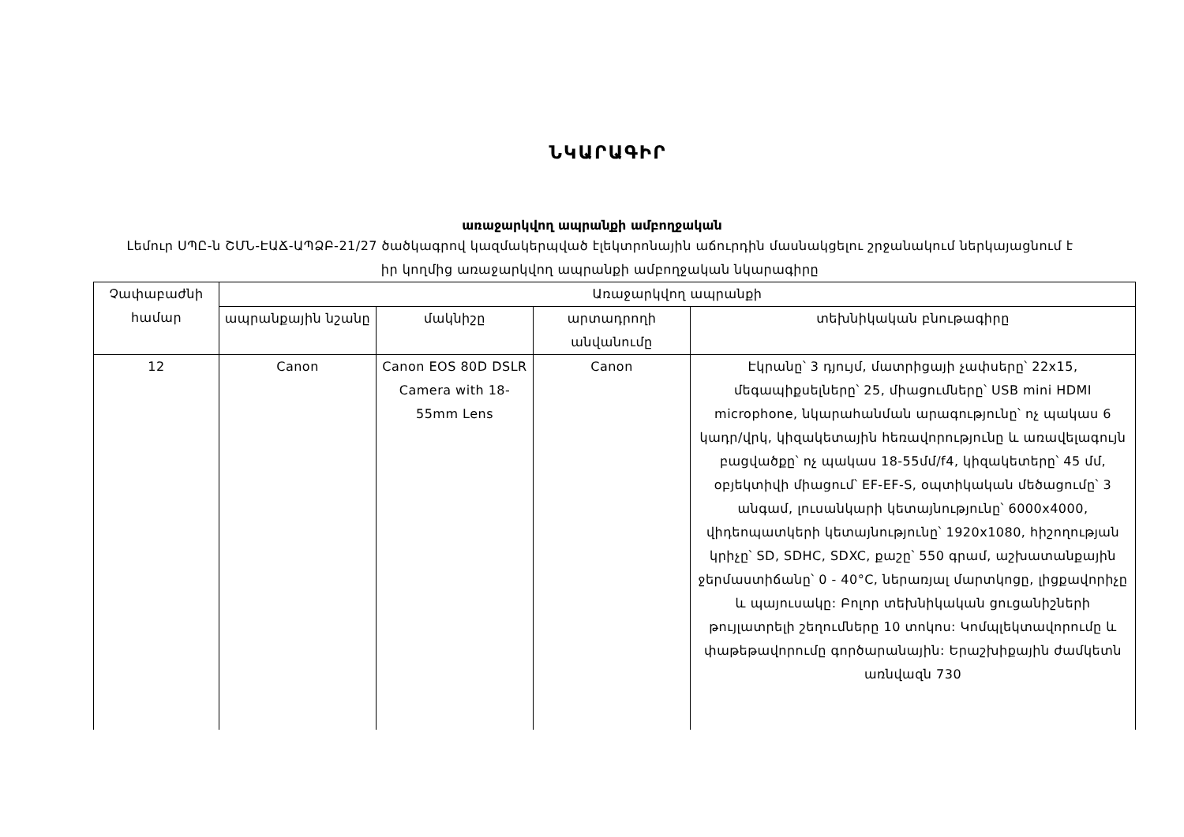ՆԿԱՐԱԳԻՐ
առաջարկվող ապրանքի ամբողջական
Լեմուր ՍՊԸ-ն ՇՄՆ-ԷԱՃ-ԱՊՁԲ-21/27 ծածկագրով կազմակերպված էլեկտրոնային աճուրդին մասնակցելու շրջանակում ներկայացնում է իր կողմից առաջարկվող ապրանքի ամբողջական նկարագիրը
| Չափաբաժնի համար | Առաջարկվող ապրանքի | | | |
| --- | --- | --- | --- | --- |
| | ապրանքային նշանը | մակնիշը | արտադրողի անվանումը | տեխնիկական բնութագիրը |
| 12 | Canon | Canon EOS 80D DSLR Camera with 18-55mm Lens | Canon | Էկրանը՝ 3 դյույմ, մատրիցայի չափսերը՝ 22x15, մեգապիքսելները՝ 25, միացումները՝ USB mini HDMI microphone, նկարահանման արագությունը՝ ոչ պակաս 6 կադր/վրկ, կիզակետային հեռավորությունը և առավելագույն բացվածքը՝ ոչ պակաս 18-55մմ/f4, կիզակետերը՝ 45 մմ, օբյեկտիվի միացում՝ EF-EF-S, օպտիկական մեծացումը՝ 3 անգամ, լուսանկարի կետայնությունը՝ 6000x4000, վիդեոպատկերի կետայնությունը՝ 1920x1080, հիշողության կրիչը՝ SD, SDHC, SDXC, քաշը՝ 550 գրամ, աշխատանքային ջերմաստիճանը՝ 0 - 40°C, ներառյալ մարտկոցը, լիցքավորիչը և պայուսակը: Բոլոր տեխնիկական ցուցանիշների թույլատրելի շեղումները 10 տոկոս: Կոմպլեկտավորումը և փաթեթավորումը գործարանային: Երաշխիքային ժամկետն առնվազն 730 |